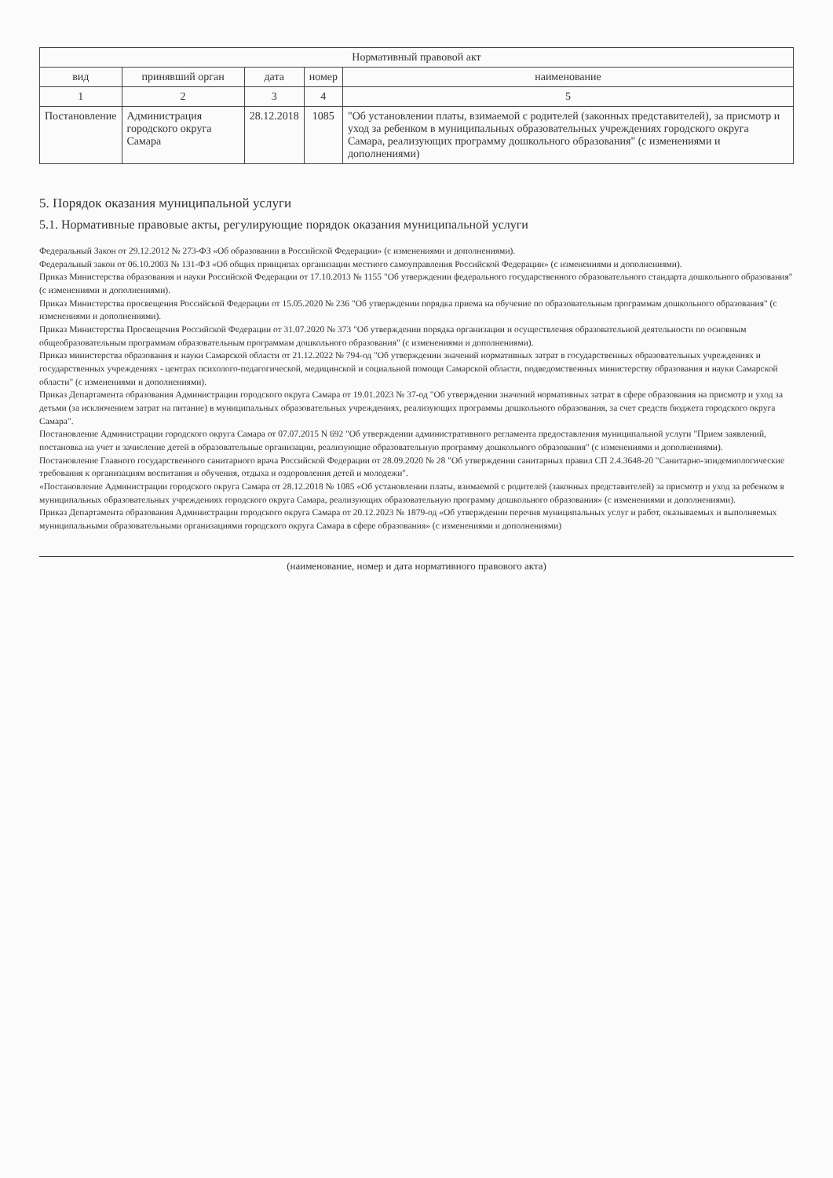| Нормативный правовой акт | | | | |
| --- | --- | --- | --- | --- |
| вид | принявший орган | дата | номер | наименование |
| 1 | 2 | 3 | 4 | 5 |
| Постановление | Администрация городского округа Самара | 28.12.2018 | 1085 | "Об установлении платы, взимаемой с родителей (законных представителей), за присмотр и уход за ребенком в муниципальных образовательных учреждениях городского округа Самара, реализующих программу дошкольного образования" (с изменениями и дополнениями) |
5. Порядок оказания муниципальной услуги
5.1. Нормативные правовые акты, регулирующие порядок оказания муниципальной услуги
Федеральный Закон от 29.12.2012 № 273-ФЗ «Об образовании в Российской Федерации» (с изменениями и дополнениями).
Федеральный закон от 06.10.2003 № 131-ФЗ «Об общих принципах организации местного самоуправления Российской Федерации» (с изменениями и дополнениями).
Приказ Министерства образования и науки Российской Федерации от 17.10.2013 № 1155 "Об утверждении федерального государственного образовательного стандарта дошкольного образования" (с изменениями и дополнениями).
Приказ Министерства просвещения Российской Федерации от 15.05.2020 № 236 "Об утверждении порядка приема на обучение по образовательным программам дошкольного образования" (с изменениями и дополнениями).
Приказ Министерства Просвещения Российской Федерации от 31.07.2020 № 373 "Об утверждении порядка организации и осуществления образовательной деятельности по основным общеобразовательным программам образовательным программам дошкольного образования" (с изменениями и дополнениями).
Приказ министерства образования и науки Самарской области от 21.12.2022 № 794-од "Об утверждении значений нормативных затрат в государственных образовательных учреждениях и государственных учреждениях - центрах психолого-педагогической, медицинской и социальной помощи Самарской области, подведомственных министерству образования и науки Самарской области" (с изменениями и дополнениями).
Приказ Департамента образования Администрации городского округа Самара от 19.01.2023 № 37-од "Об утверждении значений нормативных затрат в сфере образования на присмотр и уход за детьми (за исключением затрат на питание) в муниципальных образовательных учреждениях, реализующих программы дошкольного образования, за счет средств бюджета городского округа Самара".
Постановление Администрации городского округа Самара от 07.07.2015 N 692 "Об утверждении административного регламента предоставления муниципальной услуги "Прием заявлений, постановка на учет и зачисление детей в образовательные организации, реализующие образовательную программу дошкольного образования" (с изменениями и дополнениями).
Постановление Главного государственного санитарного врача Российской Федерации от 28.09.2020 № 28 "Об утверждении санитарных правил СП 2.4.3648-20 "Санитарно-эпидемиологические требования к организациям воспитания и обучения, отдыха и оздоровления детей и молодежи".
«Постановление Администрации городского округа Самара от 28.12.2018 № 1085 «Об установлении платы, взимаемой с родителей (законных представителей) за присмотр и уход за ребенком в муниципальных образовательных учреждениях городского округа Самара, реализующих образовательную программу дошкольного образования» (с изменениями и дополнениями).
Приказ Департамента образования Администрации городского округа Самара от 20.12.2023 № 1879-од «Об утверждении перечня муниципальных услуг и работ, оказываемых и выполняемых муниципальными образовательными организациями городского округа Самара в сфере образования» (с изменениями и дополнениями)
(наименование, номер и дата нормативного правового акта)